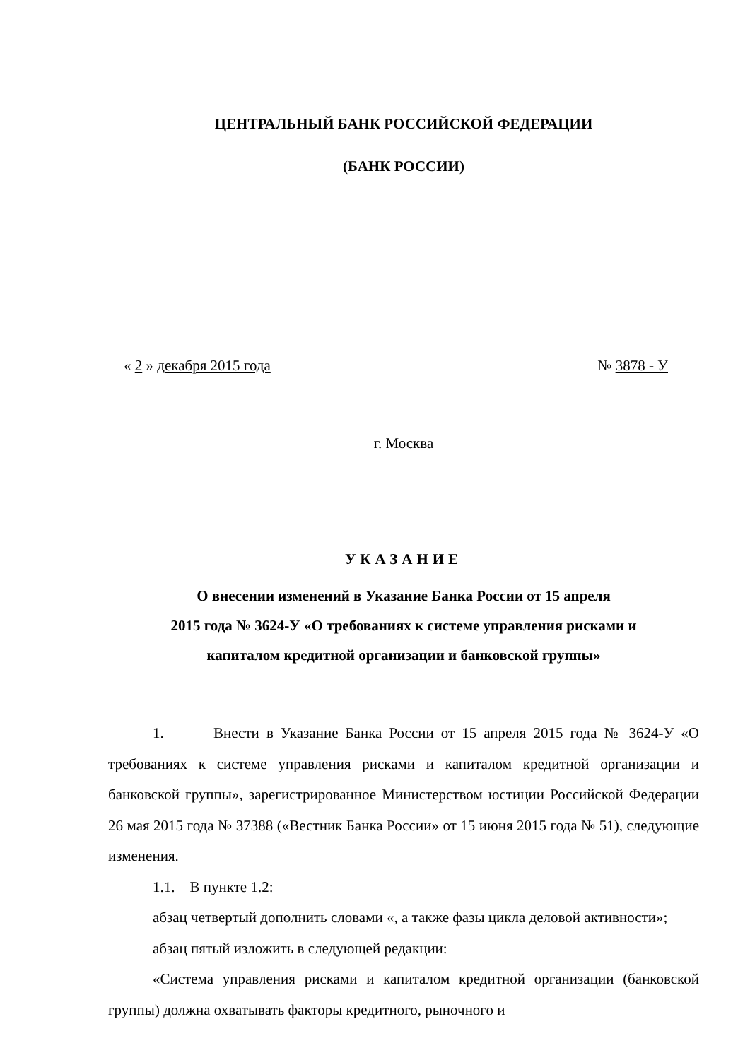ЦЕНТРАЛЬНЫЙ БАНК РОССИЙСКОЙ ФЕДЕРАЦИИ
(БАНК РОССИИ)
« 2 » декабря 2015 года № 3878 - У
г. Москва
УКАЗАНИЕ
О внесении изменений в Указание Банка России от 15 апреля
2015 года № 3624-У «О требованиях к системе управления рисками и
капиталом кредитной организации и банковской группы»
1. Внести в Указание Банка России от 15 апреля 2015 года № 3624-У «О требованиях к системе управления рисками и капиталом кредитной организации и банковской группы», зарегистрированное Министерством юстиции Российской Федерации 26 мая 2015 года № 37388 («Вестник Банка России» от 15 июня 2015 года № 51), следующие изменения.
1.1. В пункте 1.2:
абзац четвертый дополнить словами «, а также фазы цикла деловой активности»;
абзац пятый изложить в следующей редакции:
«Система управления рисками и капиталом кредитной организации (банковской группы) должна охватывать факторы кредитного, рыночного и